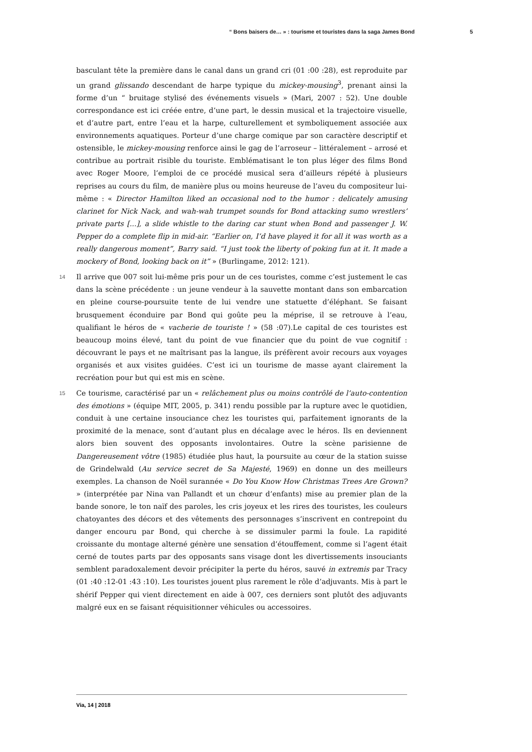“ Bons baisers de… » : tourisme et touristes dans la saga James Bond 5
basculant tête la première dans le canal dans un grand cri (01 :00 :28), est reproduite par un grand glissando descendant de harpe typique du mickey-mousing<sup>3</sup>, prenant ainsi la forme d’un “ bruitage stylisé des événements visuels » (Mari, 2007 : 52). Une double correspondance est ici créée entre, d’une part, le dessin musical et la trajectoire visuelle, et d’autre part, entre l’eau et la harpe, culturellement et symboliquement associée aux environnements aquatiques. Porteur d’une charge comique par son caractère descriptif et ostensible, le mickey-mousing renforce ainsi le gag de l’arroseur – littéralement – arrosé et contribue au portrait risible du touriste. Emblématisant le ton plus léger des films Bond avec Roger Moore, l’emploi de ce procédé musical sera d’ailleurs répété à plusieurs reprises au cours du film, de manière plus ou moins heureuse de l’aveu du compositeur lui-même : « Director Hamilton liked an occasional nod to the humor : delicately amusing clarinet for Nick Nack, and wah-wah trumpet sounds for Bond attacking sumo wrestlers’ private parts [...], a slide whistle to the daring car stunt when Bond and passenger J. W. Pepper do a complete flip in mid-air. “Earlier on, I’d have played it for all it was worth as a really dangerous moment”, Barry said. “I just took the liberty of poking fun at it. It made a mockery of Bond, looking back on it” » (Burlingame, 2012: 121).
14 Il arrive que 007 soit lui-même pris pour un de ces touristes, comme c’est justement le cas dans la scène précédente : un jeune vendeur à la sauvette montant dans son embarcation en pleine course-poursuite tente de lui vendre une statuette d’éléphant. Se faisant brusquement éconduire par Bond qui goûte peu la méprise, il se retrouve à l’eau, qualifiant le héros de « vacherie de touriste ! » (58 :07).Le capital de ces touristes est beaucoup moins élevé, tant du point de vue financier que du point de vue cognitif : découvrant le pays et ne maîtrisant pas la langue, ils préfèrent avoir recours aux voyages organisés et aux visites guidées. C’est ici un tourisme de masse ayant clairement la recréation pour but qui est mis en scène.
15 Ce tourisme, caractérisé par un « relâchement plus ou moins contrôlé de l’auto-contention des émotions » (équipe MIT, 2005, p. 341) rendu possible par la rupture avec le quotidien, conduit à une certaine insouciance chez les touristes qui, parfaitement ignorants de la proximité de la menace, sont d’autant plus en décalage avec le héros. Ils en deviennent alors bien souvent des opposants involontaires. Outre la scène parisienne de Dangereusement vôtre (1985) étudiée plus haut, la poursuite au cœur de la station suisse de Grindelwald (Au service secret de Sa Majesté, 1969) en donne un des meilleurs exemples. La chanson de Noël surannée « Do You Know How Christmas Trees Are Grown? » (interprétée par Nina van Pallandt et un chœur d’enfants) mise au premier plan de la bande sonore, le ton naïf des paroles, les cris joyeux et les rires des touristes, les couleurs chatoyantes des décors et des vêtements des personnages s’inscrivent en contrepoint du danger encouru par Bond, qui cherche à se dissimuler parmi la foule. La rapidité croissante du montage alterné génère une sensation d’étouffement, comme si l’agent était cerné de toutes parts par des opposants sans visage dont les divertissements insouciants semblent paradoxalement devoir précipiter la perte du héros, sauvé in extremis par Tracy (01 :40 :12-01 :43 :10). Les touristes jouent plus rarement le rôle d’adjuvants. Mis à part le shérif Pepper qui vient directement en aide à 007, ces derniers sont plutôt des adjuvants malgré eux en se faisant réquisitionner véhicules ou accessoires.
Via, 14 | 2018